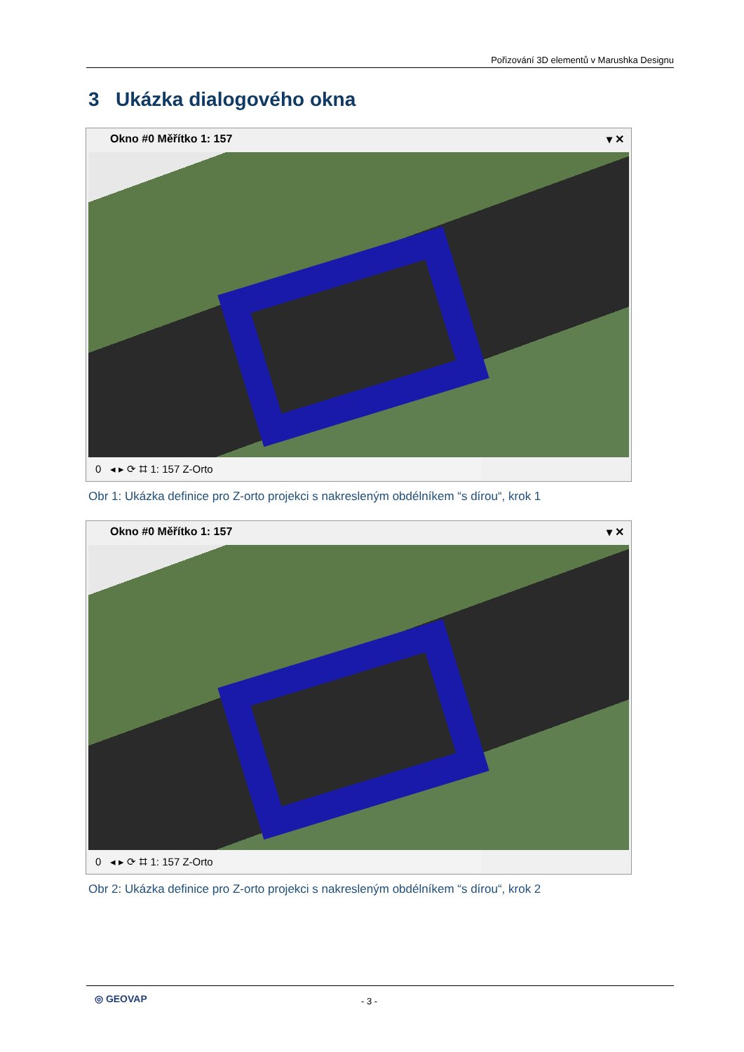Pořizování 3D elementů v Marushka Designu
3 Ukázka dialogového okna
Okno #0 Měřítko 1: 157 ▾ ✕
0 ◂ ▸ ⟳ ⌗ 1: 157 Z-Orto
Obr 1: Ukázka definice pro Z-orto projekci s nakresleným obdélníkem “s dírou“, krok 1
Okno #0 Měřítko 1: 157 ▾ ✕
0 ◂ ▸ ⟳ ⌗ 1: 157 Z-Orto
Obr 2: Ukázka definice pro Z-orto projekci s nakresleným obdélníkem “s dírou“, krok 2
◎ GEOVAP - 3 -